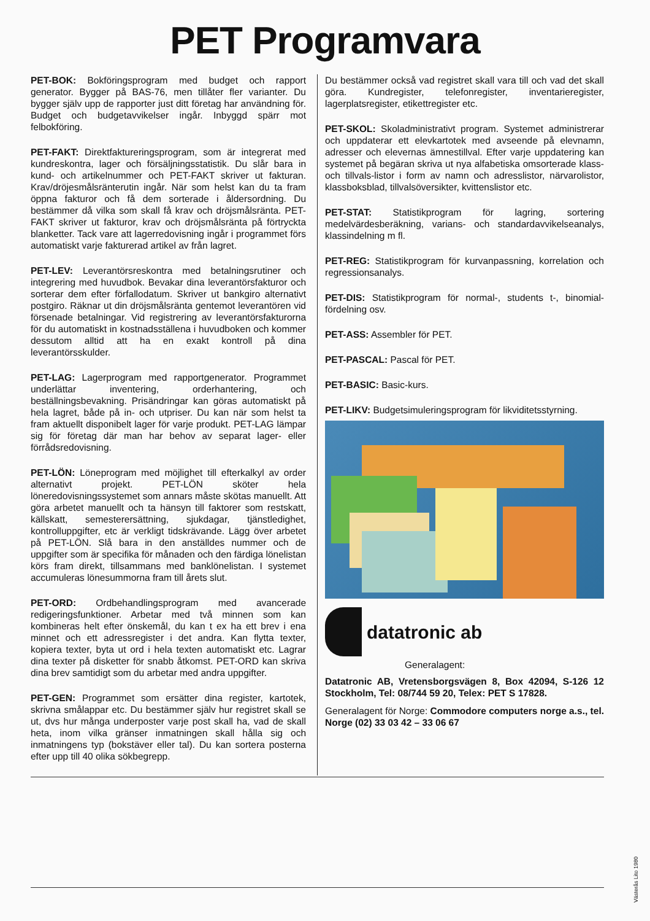PET Programvara
PET-BOK: Bokföringsprogram med budget och rapport generator. Bygger på BAS-76, men tillåter fler varianter. Du bygger själv upp de rapporter just ditt företag har användning för. Budget och budgetavvikelser ingår. Inbyggd spärr mot felbokföring.
PET-FAKT: Direktfaktureringsprogram, som är integrerat med kundreskontra, lager och försäljningsstatistik. Du slår bara in kund- och artikelnummer och PET-FAKT skriver ut fakturan. Krav/dröjesmålsränterutin ingår. När som helst kan du ta fram öppna fakturor och få dem sorterade i åldersordning. Du bestämmer då vilka som skall få krav och dröjsmålsränta. PET-FAKT skriver ut fakturor, krav och dröjsmålsränta på förtryckta blanketter. Tack vare att lagerredovisning ingår i programmet förs automatiskt varje fakturerad artikel av från lagret.
PET-LEV: Leverantörsreskontra med betalningsrutiner och integrering med huvudbok. Bevakar dina leverantörsfakturor och sorterar dem efter förfallodatum. Skriver ut bankgiro alternativt postgiro. Räknar ut din dröjsmålsränta gentemot leverantören vid försenade betalningar. Vid registrering av leverantörsfakturorna för du automatiskt in kostnadsställena i huvudboken och kommer dessutom alltid att ha en exakt kontroll på dina leverantörsskulder.
PET-LAG: Lagerprogram med rapportgenerator. Programmet underlättar inventering, orderhantering, och beställningsbevakning. Prisändringar kan göras automatiskt på hela lagret, både på in- och utpriser. Du kan när som helst ta fram aktuellt disponibelt lager för varje produkt. PET-LAG lämpar sig för företag där man har behov av separat lager- eller förrådsredovisning.
PET-LÖN: Löneprogram med möjlighet till efterkalkyl av order alternativt projekt. PET-LÖN sköter hela löneredovisningssystemet som annars måste skötas manuellt. Att göra arbetet manuellt och ta hänsyn till faktorer som restskatt, källskatt, semesterersättning, sjukdagar, tjänstledighet, kontrolluppgifter, etc är verkligt tidskrävande. Lägg över arbetet på PET-LÖN. Slå bara in den anställdes nummer och de uppgifter som är specifika för månaden och den färdiga lönelistan körs fram direkt, tillsammans med banklönelistan. I systemet accumuleras lönesummorna fram till årets slut.
PET-ORD: Ordbehandlingsprogram med avancerade redigeringsfunktioner. Arbetar med två minnen som kan kombineras helt efter önskemål, du kan t ex ha ett brev i ena minnet och ett adressregister i det andra. Kan flytta texter, kopiera texter, byta ut ord i hela texten automatiskt etc. Lagrar dina texter på disketter för snabb åtkomst. PET-ORD kan skriva dina brev samtidigt som du arbetar med andra uppgifter.
PET-GEN: Programmet som ersätter dina register, kartotek, skrivna smålappar etc. Du bestämmer själv hur registret skall se ut, dvs hur många underposter varje post skall ha, vad de skall heta, inom vilka gränser inmatningen skall hålla sig och inmatningens typ (bokstäver eller tal). Du kan sortera posterna efter upp till 40 olika sökbegrepp.
Du bestämmer också vad registret skall vara till och vad det skall göra. Kundregister, telefonregister, inventarieregister, lagerplatsregister, etikettregister etc.
PET-SKOL: Skoladministrativt program. Systemet administrerar och uppdaterar ett elevkartotek med avseende på elevnamn, adresser och elevernas ämnestillval. Efter varje uppdatering kan systemet på begäran skriva ut nya alfabetiska omsorterade klass- och tillvals-listor i form av namn och adresslistor, närvarolistor, klassboksblad, tillvalsöversikter, kvittenslistor etc.
PET-STAT: Statistikprogram för lagring, sortering medelvärdesberäkning, varians- och standardavvikelseanalys, klassindelning m fl.
PET-REG: Statistikprogram för kurvanpassning, korrelation och regressionsanalys.
PET-DIS: Statistikprogram för normal-, students t-, binomial-fördelning osv.
PET-ASS: Assembler för PET.
PET-PASCAL: Pascal för PET.
PET-BASIC: Basic-kurs.
PET-LIKV: Budgetsimuleringsprogram för likviditetsstyrning.
datatronic ab
Generalagent:
Datatronic AB, Vretensborgsvägen 8, Box 42094, S-126 12 Stockholm, Tel: 08/744 59 20, Telex: PET S 17828.
Generalagent för Norge: Commodore computers norge a.s., tel. Norge (02) 33 03 42 – 33 06 67
Västerås Lito 1980